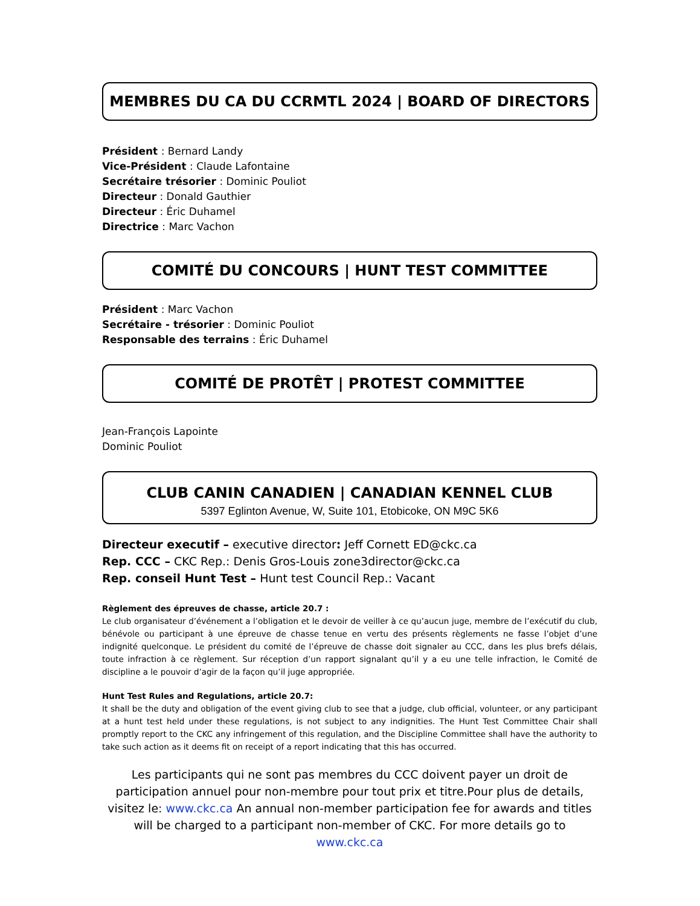MEMBRES DU CA DU CCRMTL 2024 | BOARD OF DIRECTORS
Président : Bernard Landy
Vice-Président : Claude Lafontaine
Secrétaire trésorier : Dominic Pouliot
Directeur : Donald Gauthier
Directeur : Éric Duhamel
Directrice : Marc Vachon
COMITÉ DU CONCOURS | HUNT TEST COMMITTEE
Président : Marc Vachon
Secrétaire - trésorier : Dominic Pouliot
Responsable des terrains : Éric Duhamel
COMITÉ DE PROTÊT | PROTEST COMMITTEE
Jean-François Lapointe
Dominic Pouliot
CLUB CANIN CANADIEN | CANADIAN KENNEL CLUB
5397 Eglinton Avenue, W, Suite 101, Etobicoke, ON M9C 5K6
Directeur executif – executive director: Jeff Cornett ED@ckc.ca
Rep. CCC – CKC Rep.: Denis Gros-Louis zone3director@ckc.ca
Rep. conseil Hunt Test – Hunt test Council Rep.: Vacant
Règlement des épreuves de chasse, article 20.7 :
Le club organisateur d’événement a l’obligation et le devoir de veiller à ce qu’aucun juge, membre de l’exécutif du club, bénévole ou participant à une épreuve de chasse tenue en vertu des présents règlements ne fasse l’objet d’une indignité quelconque. Le président du comité de l’épreuve de chasse doit signaler au CCC, dans les plus brefs délais, toute infraction à ce règlement. Sur réception d’un rapport signalant qu’il y a eu une telle infraction, le Comité de discipline a le pouvoir d’agir de la façon qu’il juge appropriée.
Hunt Test Rules and Regulations, article 20.7:
It shall be the duty and obligation of the event giving club to see that a judge, club official, volunteer, or any participant at a hunt test held under these regulations, is not subject to any indignities. The Hunt Test Committee Chair shall promptly report to the CKC any infringement of this regulation, and the Discipline Committee shall have the authority to take such action as it deems fit on receipt of a report indicating that this has occurred.
Les participants qui ne sont pas membres du CCC doivent payer un droit de participation annuel pour non-membre pour tout prix et titre.Pour plus de details, visitez le: www.ckc.ca An annual non-member participation fee for awards and titles will be charged to a participant non-member of CKC. For more details go to www.ckc.ca